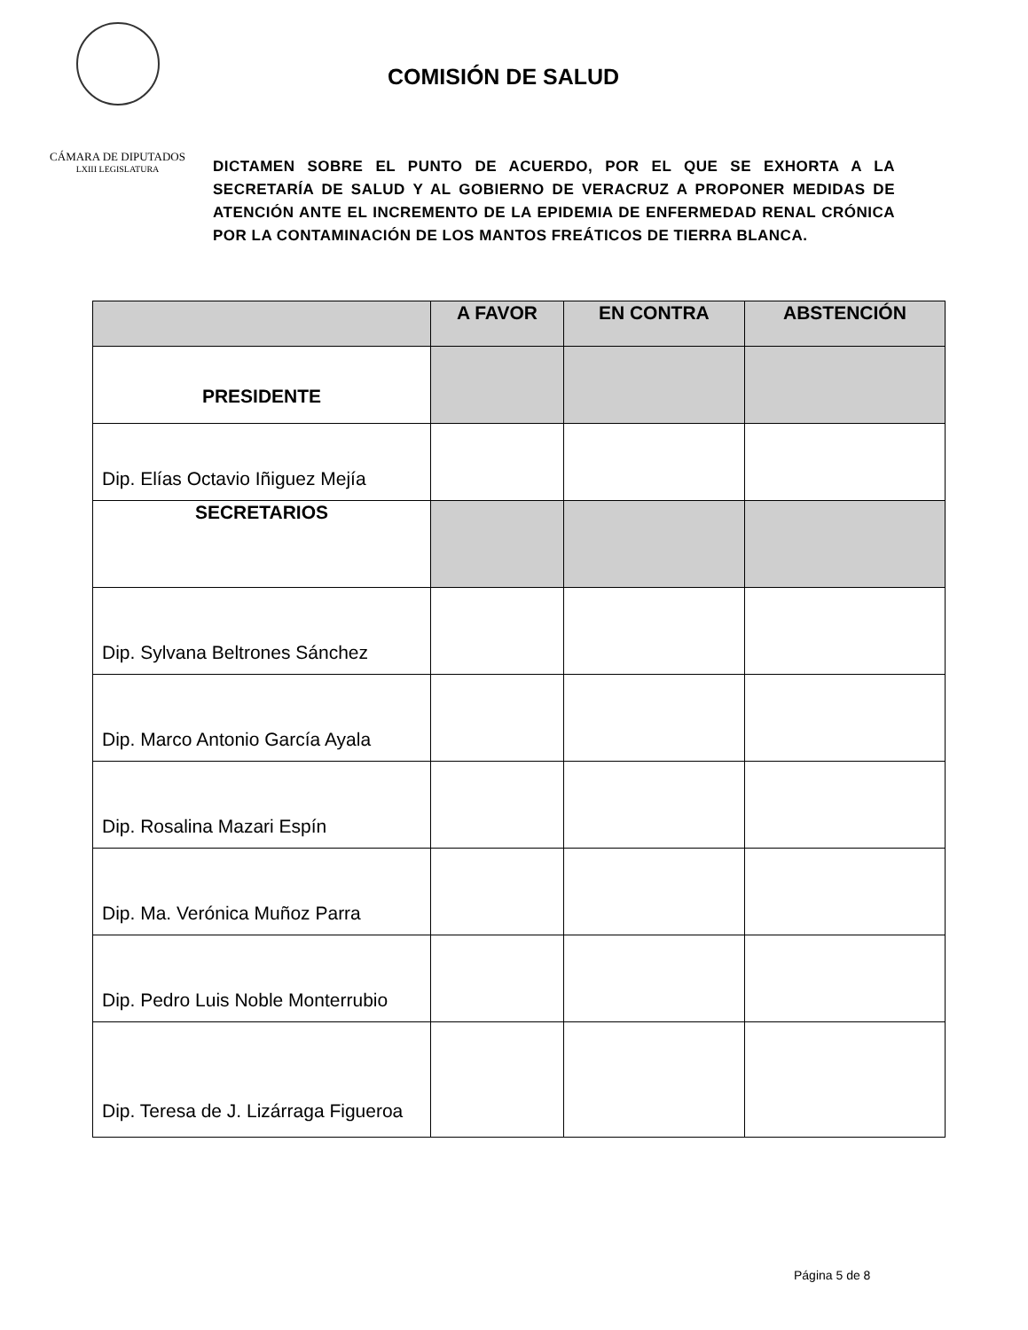CÁMARA DE DIPUTADOS
LXIII LEGISLATURA
COMISIÓN DE SALUD
DICTAMEN SOBRE EL PUNTO DE ACUERDO, POR EL QUE SE EXHORTA A LA SECRETARÍA DE SALUD Y AL GOBIERNO DE VERACRUZ A PROPONER MEDIDAS DE ATENCIÓN ANTE EL INCREMENTO DE LA EPIDEMIA DE ENFERMEDAD RENAL CRÓNICA POR LA CONTAMINACIÓN DE LOS MANTOS FREÁTICOS DE TIERRA BLANCA.
| | A FAVOR | EN CONTRA | ABSTENCIÓN |
| --- | --- | --- | --- |
| PRESIDENTE | | | |
| Dip. Elías Octavio Iñiguez Mejía | | | |
| SECRETARIOS | | | |
| Dip. Sylvana Beltrones Sánchez | | | |
| Dip. Marco Antonio García Ayala | | | |
| Dip. Rosalina Mazari Espín | | | |
| Dip. Ma. Verónica Muñoz Parra | | | |
| Dip. Pedro Luis Noble Monterrubio | | | |
| Dip. Teresa de J. Lizárraga Figueroa | | | |
Página 5 de 8